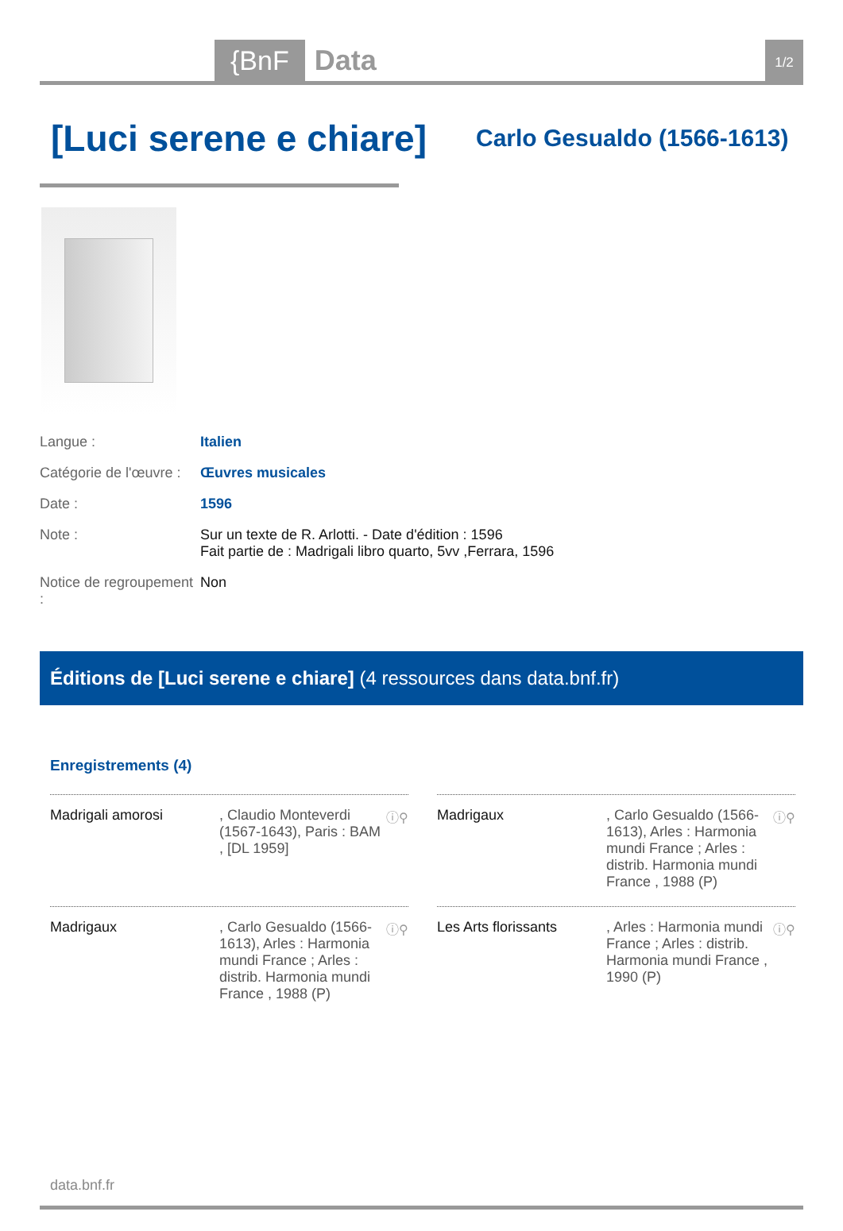{BnF Data 1/2
[Luci serene e chiare]
Carlo Gesualdo (1566-1613)
Langue : Italien
Catégorie de l'œuvre : Œuvres musicales
Date : 1596
Note : Sur un texte de R. Arlotti. - Date d'édition : 1596
Fait partie de : Madrigali libro quarto, 5vv ,Ferrara, 1596
Notice de regroupement : Non
Éditions de [Luci serene e chiare] (4 ressources dans data.bnf.fr)
Enregistrements (4)
Madrigali amorosi, Claudio Monteverdi (1567-1643), Paris : BAM , [DL 1959] ⓘ⚲
Madrigaux, Carlo Gesualdo (1566-1613), Arles : Harmonia mundi France ; Arles : distrib. Harmonia mundi France , 1988 (P) ⓘ⚲
Madrigaux, Carlo Gesualdo (1566-1613), Arles : Harmonia mundi France ; Arles : distrib. Harmonia mundi France , 1988 (P) ⓘ⚲
Les Arts florissants, Arles : Harmonia mundi France ; Arles : distrib. Harmonia mundi France , 1990 (P) ⓘ⚲
data.bnf.fr